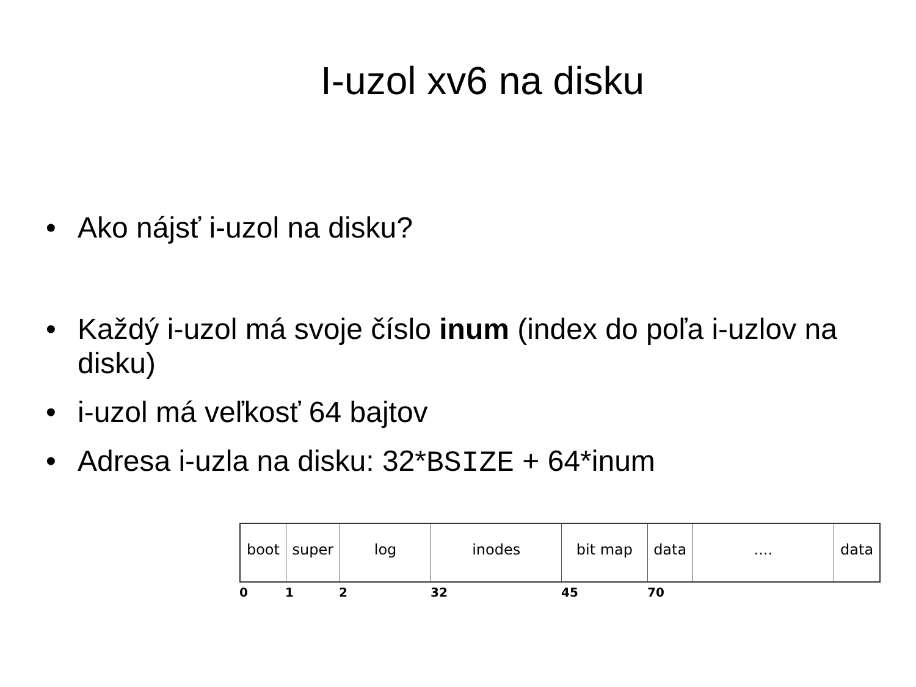I-uzol xv6 na disku
• Ako nájsť i-uzol na disku?
• Každý i-uzol má svoje číslo inum (index do poľa i-uzlov na disku)
• i-uzol má veľkosť 64 bajtov
• Adresa i-uzla na disku: 32*BSIZE + 64*inum
boot super log inodes bit map data .... data
0 1 2 32 45 70